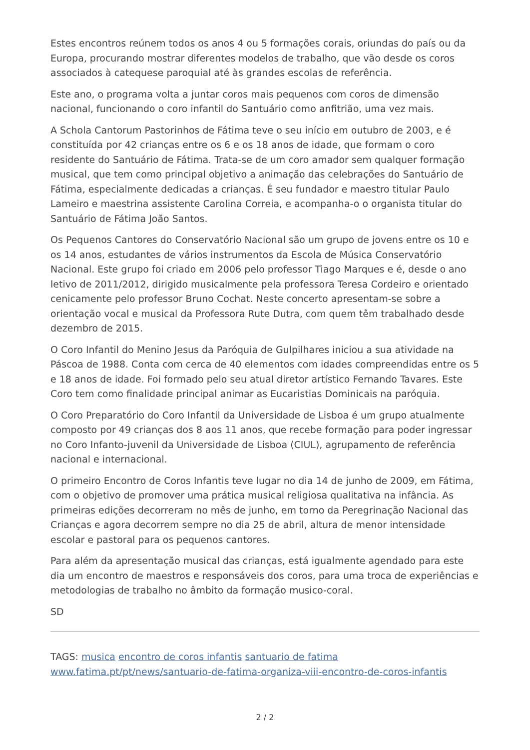Estes encontros reúnem todos os anos 4 ou 5 formações corais, oriundas do país ou da Europa, procurando mostrar diferentes modelos de trabalho, que vão desde os coros associados à catequese paroquial até às grandes escolas de referência.
Este ano, o programa volta a juntar coros mais pequenos com coros de dimensão nacional, funcionando o coro infantil do Santuário como anfitrião, uma vez mais.
A Schola Cantorum Pastorinhos de Fátima teve o seu início em outubro de 2003, e é constituída por 42 crianças entre os 6 e os 18 anos de idade, que formam o coro residente do Santuário de Fátima. Trata-se de um coro amador sem qualquer formação musical, que tem como principal objetivo a animação das celebrações do Santuário de Fátima, especialmente dedicadas a crianças. É seu fundador e maestro titular Paulo Lameiro e maestrina assistente Carolina Correia, e acompanha-o o organista titular do Santuário de Fátima João Santos.
Os Pequenos Cantores do Conservatório Nacional são um grupo de jovens entre os 10 e os 14 anos, estudantes de vários instrumentos da Escola de Música Conservatório Nacional. Este grupo foi criado em 2006 pelo professor Tiago Marques e é, desde o ano letivo de 2011/2012, dirigido musicalmente pela professora Teresa Cordeiro e orientado cenicamente pelo professor Bruno Cochat. Neste concerto apresentam-se sobre a orientação vocal e musical da Professora Rute Dutra, com quem têm trabalhado desde dezembro de 2015.
O Coro Infantil do Menino Jesus da Paróquia de Gulpilhares iniciou a sua atividade na Páscoa de 1988. Conta com cerca de 40 elementos com idades compreendidas entre os 5 e 18 anos de idade. Foi formado pelo seu atual diretor artístico Fernando Tavares. Este Coro tem como finalidade principal animar as Eucaristias Dominicais na paróquia.
O Coro Preparatório do Coro Infantil da Universidade de Lisboa é um grupo atualmente composto por 49 crianças dos 8 aos 11 anos, que recebe formação para poder ingressar no Coro Infanto-juvenil da Universidade de Lisboa (CIUL), agrupamento de referência nacional e internacional.
O primeiro Encontro de Coros Infantis teve lugar no dia 14 de junho de 2009, em Fátima, com o objetivo de promover uma prática musical religiosa qualitativa na infância. As primeiras edições decorreram no mês de junho, em torno da Peregrinação Nacional das Crianças e agora decorrem sempre no dia 25 de abril, altura de menor intensidade escolar e pastoral para os pequenos cantores.
Para além da apresentação musical das crianças, está igualmente agendado para este dia um encontro de maestros e responsáveis dos coros, para uma troca de experiências e metodologias de trabalho no âmbito da formação musico-coral.
SD
TAGS: musica encontro de coros infantis santuario de fatima
www.fatima.pt/pt/news/santuario-de-fatima-organiza-viii-encontro-de-coros-infantis
2 / 2